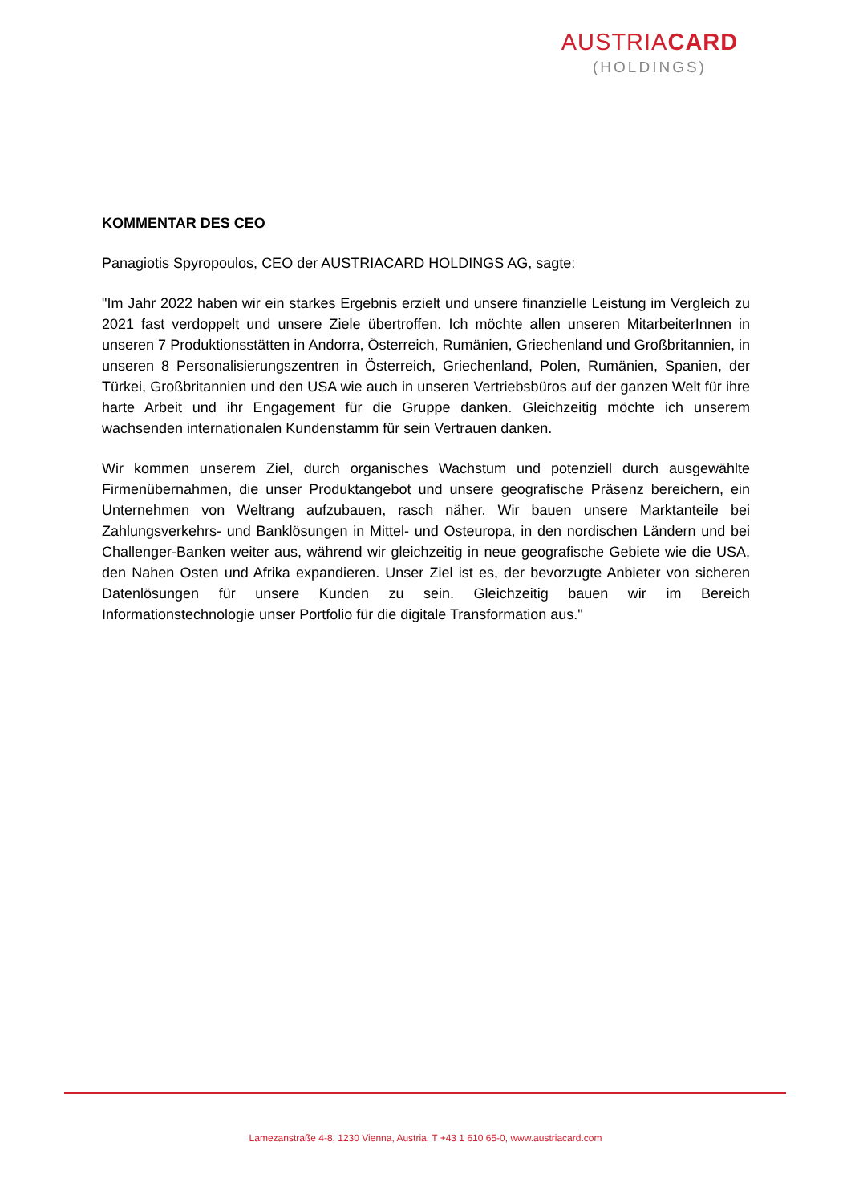AUSTRIACARD
(HOLDINGS)
KOMMENTAR DES CEO
Panagiotis Spyropoulos, CEO der AUSTRIACARD HOLDINGS AG, sagte:
"Im Jahr 2022 haben wir ein starkes Ergebnis erzielt und unsere finanzielle Leistung im Vergleich zu 2021 fast verdoppelt und unsere Ziele übertroffen. Ich möchte allen unseren MitarbeiterInnen in unseren 7 Produktionsstätten in Andorra, Österreich, Rumänien, Griechenland und Großbritannien, in unseren 8 Personalisierungszentren in Österreich, Griechenland, Polen, Rumänien, Spanien, der Türkei, Großbritannien und den USA wie auch in unseren Vertriebsbüros auf der ganzen Welt für ihre harte Arbeit und ihr Engagement für die Gruppe danken. Gleichzeitig möchte ich unserem wachsenden internationalen Kundenstamm für sein Vertrauen danken.
Wir kommen unserem Ziel, durch organisches Wachstum und potenziell durch ausgewählte Firmenübernahmen, die unser Produktangebot und unsere geografische Präsenz bereichern, ein Unternehmen von Weltrang aufzubauen, rasch näher. Wir bauen unsere Marktanteile bei Zahlungsverkehrs- und Banklösungen in Mittel- und Osteuropa, in den nordischen Ländern und bei Challenger-Banken weiter aus, während wir gleichzeitig in neue geografische Gebiete wie die USA, den Nahen Osten und Afrika expandieren. Unser Ziel ist es, der bevorzugte Anbieter von sicheren Datenlösungen für unsere Kunden zu sein. Gleichzeitig bauen wir im Bereich Informationstechnologie unser Portfolio für die digitale Transformation aus."
Lamezanstraße 4-8, 1230 Vienna, Austria, T +43 1 610 65-0, www.austriacard.com